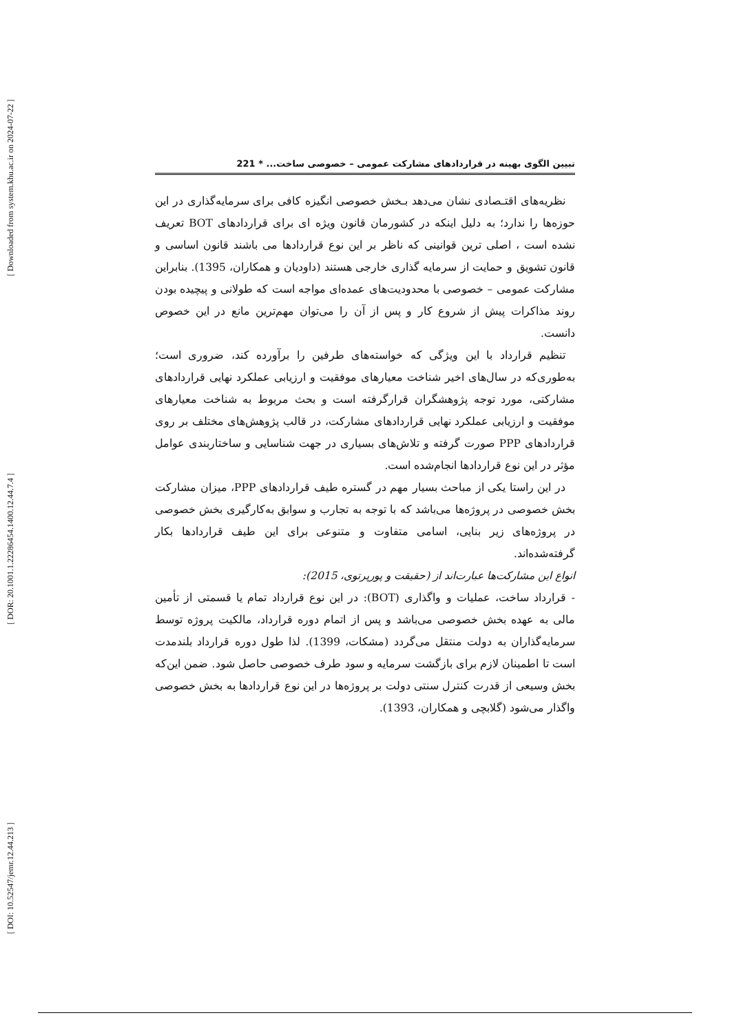[ Downloaded from system.khu.ac.ir on 2024-07-22 ]
[ DOR: 20.1001.1.22286454.1400.12.44.7.4 ]
[ DOI: 10.52547/jemr.12.44.213 ]
تبیین الگوی بهینه در قراردادهای مشارکت عمومی – خصوصی ساخت... * 221
نظریه‌های اقتـصادی نشان می‌دهد بـخش خصوصی انگیزه کافی برای سرمایه‌گذاری در این حوزه‌ها را ندارد؛ به دلیل اینکه در کشورمان قانون ویژه ای برای قراردادهای BOT تعریف نشده است ، اصلی ترین قوانینی که ناظر بر این نوع قراردادها می باشند قانون اساسی و قانون تشویق و حمایت از سرمایه گذاری خارجی هستند (داودیان و همکاران، 1395). بنابراین مشارکت عمومی – خصوصی با محدودیت‌های عمده‌ای مواجه است که طولانی و پیچیده بودن روند مذاکرات پیش از شروع کار و پس از آن را می‌توان مهم‌ترین مانع در این خصوص دانست.
تنظیم قرارداد با این ویژگی که خواسته‌های طرفین را برآورده کند، ضروری است؛ به‌طوری‌که در سال‌های اخیر شناخت معیارهای موفقیت و ارزیابی عملکرد نهایی قراردادهای مشارکتی، مورد توجه پژوهشگران قرارگرفته است و بحث مربوط به شناخت معیارهای موفقیت و ارزیابی عملکرد نهایی قراردادهای مشارکت، در قالب پژوهش‌های مختلف بر روی قراردادهای PPP صورت گرفته و تلاش‌های بسیاری در جهت شناسایی و ساختاربندی عوامل مؤثر در این نوع قراردادها انجام‌شده است.
در این راستا یکی از مباحث بسیار مهم در گستره طیف قراردادهای PPP، میزان مشارکت بخش خصوصی در پروژه‌ها می‌باشد که با توجه به تجارب و سوابق به‌کارگیری بخش خصوصی در پروژه‌های زیر بنایی، اسامی متفاوت و متنوعی برای این طیف قراردادها بکار گرفته‌شده‌اند.
انواع این مشارکت‌ها عبارت‌اند از (حقیقت و پورپرتوی، 2015):
- قرارداد ساخت، عملیات و واگذاری (BOT): در این نوع قرارداد تمام یا قسمتی از تأمین مالی به عهده بخش خصوصی می‌باشد و پس از اتمام دوره قرارداد، مالکیت پروژه توسط سرمایه‌گذاران به دولت منتقل می‌گردد (مشکات، 1399). لذا طول دوره قرارداد بلندمدت است تا اطمینان لازم برای بازگشت سرمایه و سود طرف خصوصی حاصل شود. ضمن این‌که بخش وسیعی از قدرت کنترل سنتی دولت بر پروژه‌ها در این نوع قراردادها به بخش خصوصی واگذار می‌شود (گلابچی و همکاران، 1393).